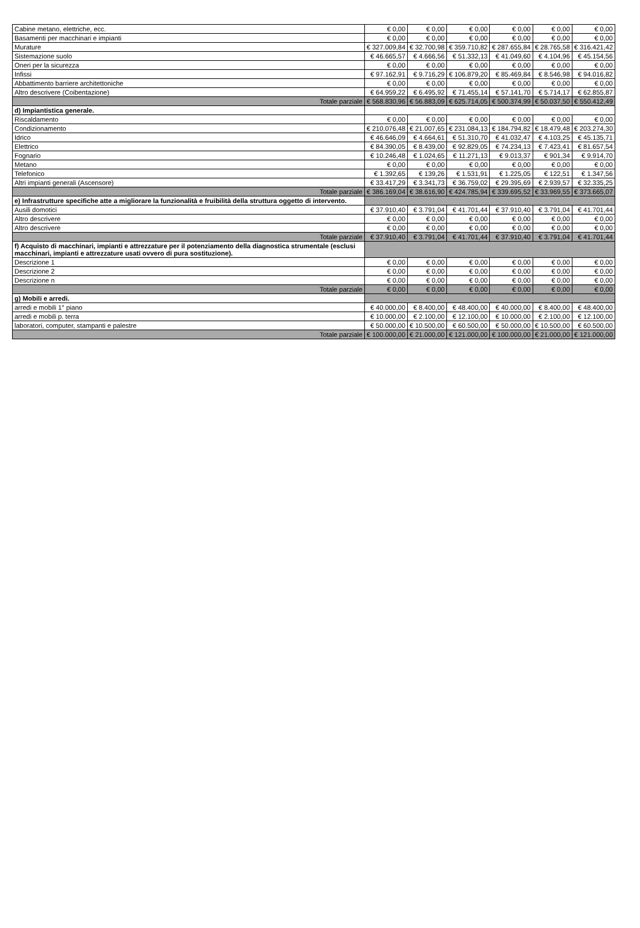| Cabine metano, elettriche, ecc. | € 0,00 | € 0,00 | € 0,00 | € 0,00 | € 0,00 | € 0,00 |
| Basamenti per macchinari e impianti | € 0,00 | € 0,00 | € 0,00 | € 0,00 | € 0,00 | € 0,00 |
| Murature | € 327.009,84 | € 32.700,98 | € 359.710,82 | € 287.655,84 | € 28.765,58 | € 316.421,42 |
| Sistemazione suolo | € 46.665,57 | € 4.666,56 | € 51.332,13 | € 41.049,60 | € 4.104,96 | € 45.154,56 |
| Oneri per la sicurezza | € 0,00 | € 0,00 | € 0,00 | € 0,00 | € 0,00 | € 0,00 |
| Infissi | € 97.162,91 | € 9.716,29 | € 106.879,20 | € 85.469,84 | € 8.546,98 | € 94.016,82 |
| Abbattimento barriere architettoniche | € 0,00 | € 0,00 | € 0,00 | € 0,00 | € 0,00 | € 0,00 |
| Altro descrivere (Coibentazione) | € 64.959,22 | € 6.495,92 | € 71.455,14 | € 57.141,70 | € 5.714,17 | € 62.855,87 |
| Totale parziale | € 568.830,96 | € 56.883,09 | € 625.714,05 | € 500.374,99 | € 50.037,50 | € 550.412,49 |
| d) Impiantistica generale. | | | | | | |
| Riscaldamento | € 0,00 | € 0,00 | € 0,00 | € 0,00 | € 0,00 | € 0,00 |
| Condizionamento | € 210.076,48 | € 21.007,65 | € 231.084,13 | € 184.794,82 | € 18.479,48 | € 203.274,30 |
| Idrico | € 46.646,09 | € 4.664,61 | € 51.310,70 | € 41.032,47 | € 4.103,25 | € 45.135,71 |
| Elettrico | € 84.390,05 | € 8.439,00 | € 92.829,05 | € 74.234,13 | € 7.423,41 | € 81.657,54 |
| Fognario | € 10.246,48 | € 1.024,65 | € 11.271,13 | € 9.013,37 | € 901,34 | € 9.914,70 |
| Metano | € 0,00 | € 0,00 | € 0,00 | € 0,00 | € 0,00 | € 0,00 |
| Telefonico | € 1.392,65 | € 139,26 | € 1.531,91 | € 1.225,05 | € 122,51 | € 1.347,56 |
| Altri impianti generali (Ascensore) | € 33.417,29 | € 3.341,73 | € 36.759,02 | € 29.395,69 | € 2.939,57 | € 32.335,25 |
| Totale parziale | € 386.169,04 | € 38.616,90 | € 424.785,94 | € 339.695,52 | € 33.969,55 | € 373.665,07 |
| e) Infrastrutture specifiche atte a migliorare la funzionalità e fruibilità della struttura oggetto di intervento. | | | | | | |
| Ausili domotici | € 37.910,40 | € 3.791,04 | € 41.701,44 | € 37.910,40 | € 3.791,04 | € 41.701,44 |
| Altro descrivere | € 0,00 | € 0,00 | € 0,00 | € 0,00 | € 0,00 | € 0,00 |
| Altro descrivere | € 0,00 | € 0,00 | € 0,00 | € 0,00 | € 0,00 | € 0,00 |
| Totale parziale | € 37.910,40 | € 3.791,04 | € 41.701,44 | € 37.910,40 | € 3.791,04 | € 41.701,44 |
| f) Acquisto di macchinari, impianti e attrezzature per il potenziamento della diagnostica strumentale (esclusi macchinari, impianti e attrezzature usati ovvero di pura sostituzione). | | | | | | |
| Descrizione 1 | € 0,00 | € 0,00 | € 0,00 | € 0,00 | € 0,00 | € 0,00 |
| Descrizione 2 | € 0,00 | € 0,00 | € 0,00 | € 0,00 | € 0,00 | € 0,00 |
| Descrizione n | € 0,00 | € 0,00 | € 0,00 | € 0,00 | € 0,00 | € 0,00 |
| Totale parziale | € 0,00 | € 0,00 | € 0,00 | € 0,00 | € 0,00 | € 0,00 |
| g) Mobili e arredi. | | | | | | |
| arredi e mobili 1° piano | € 40.000,00 | € 8.400,00 | € 48.400,00 | € 40.000,00 | € 8.400,00 | € 48.400,00 |
| arredi e mobili p. terra | € 10.000,00 | € 2.100,00 | € 12.100,00 | € 10.000,00 | € 2.100,00 | € 12.100,00 |
| laboratori, computer, stampanti e palestre | € 50.000,00 | € 10.500,00 | € 60.500,00 | € 50.000,00 | € 10.500,00 | € 60.500,00 |
| Totale parziale | € 100.000,00 | € 21.000,00 | € 121.000,00 | € 100.000,00 | € 21.000,00 | € 121.000,00 |